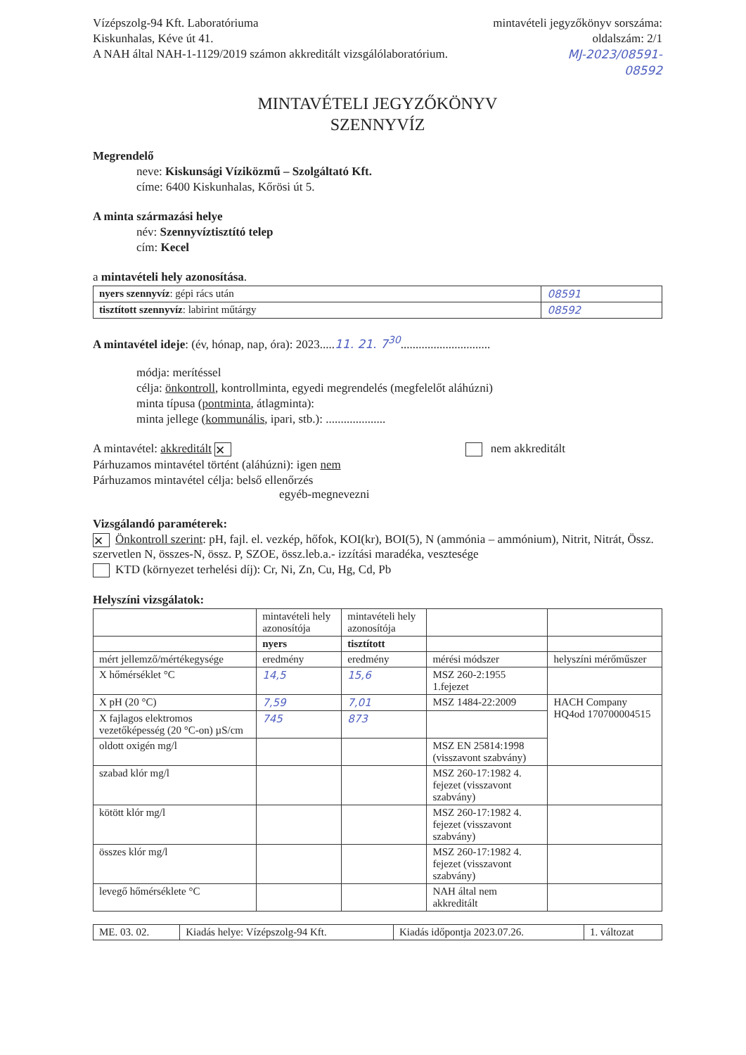Vízépszolg-94 Kft. Laboratóriuma
Kiskunhalas, Kéve út 41.
A NAH által NAH-1-1129/2019 számon akkreditált vizsgálólaboratórium.
mintavételi jegyzőkönyv sorszáma:
oldalszám: 2/1
MJ-2023/08591-
08592
MINTAVÉTELI JEGYZŐKÖNYV
SZENNYVÍZ
Megrendelő
neve: Kiskunsági Víziközmű – Szolgáltató Kft.
címe: 6400 Kiskunhalas, Kőrösi út 5.
A minta származási helye
név: Szennyvíztisztító telep
cím: Kecel
a mintavételi hely azonosítása.
| nyers szennyvíz : gépi rács után | 08591 |
| tisztított szennyvíz : labirint műtárgy | 08592 |
A mintavétel ideje: (év, hónap, nap, óra): 2023.....11. 21. 7<sup>30</sup>..............................
módja: merítéssel
célja: önkontroll, kontrollminta, egyedi megrendelés (megfelelőt aláhúzni)
minta típusa (pontminta, átlagminta):
minta jellege (kommunális, ipari, stb.): ....................
A mintavétel: akkreditált ✕ nem akkreditált
Párhuzamos mintavétel történt (aláhúzni): igen nem
Párhuzamos mintavétel célja: belső ellenőrzés
egyéb-megnevezni
Vizsgálandó paraméterek:
✕ Önkontroll szerint: pH, fajl. el. vezkép, hőfok, KOI(kr), BOI(5), N (ammónia – ammónium), Nitrit, Nitrát, Össz. szervetlen N, összes-N, össz. P, SZOE, össz.leb.a.- izzítási maradéka, vesztesége
KTD (környezet terhelési díj): Cr, Ni, Zn, Cu, Hg, Cd, Pb
Helyszíni vizsgálatok:
| | mintavételi hely azonosítója | mintavételi hely azonosítója | | |
| | nyers | tisztított | | |
| mért jellemző/mértékegysége | eredmény | eredmény | mérési módszer | helyszíni mérőműszer |
| X hőmérséklet °C | 14,5 | 15,6 | MSZ 260-2:1955 1.fejezet | |
| X pH (20 °C) | 7,59 | 7,01 | MSZ 1484-22:2009 | HACH Company HQ4od 170700004515 |
| X fajlagos elektromos vezetőképesség (20 °C-on) µS/cm | 745 | 873 | | |
| oldott oxigén mg/l | | | MSZ EN 25814:1998 (visszavont szabvány) | |
| szabad klór mg/l | | | MSZ 260-17:1982 4. fejezet (visszavont szabvány) | |
| kötött klór mg/l | | | MSZ 260-17:1982 4. fejezet (visszavont szabvány) | |
| összes klór mg/l | | | MSZ 260-17:1982 4. fejezet (visszavont szabvány) | |
| levegő hőmérséklete °C | | | NAH által nem akkreditált | |
| ME. 03. 02. | Kiadás helye: Vízépszolg-94 Kft. | Kiadás időpontja 2023.07.26. | 1. változat |